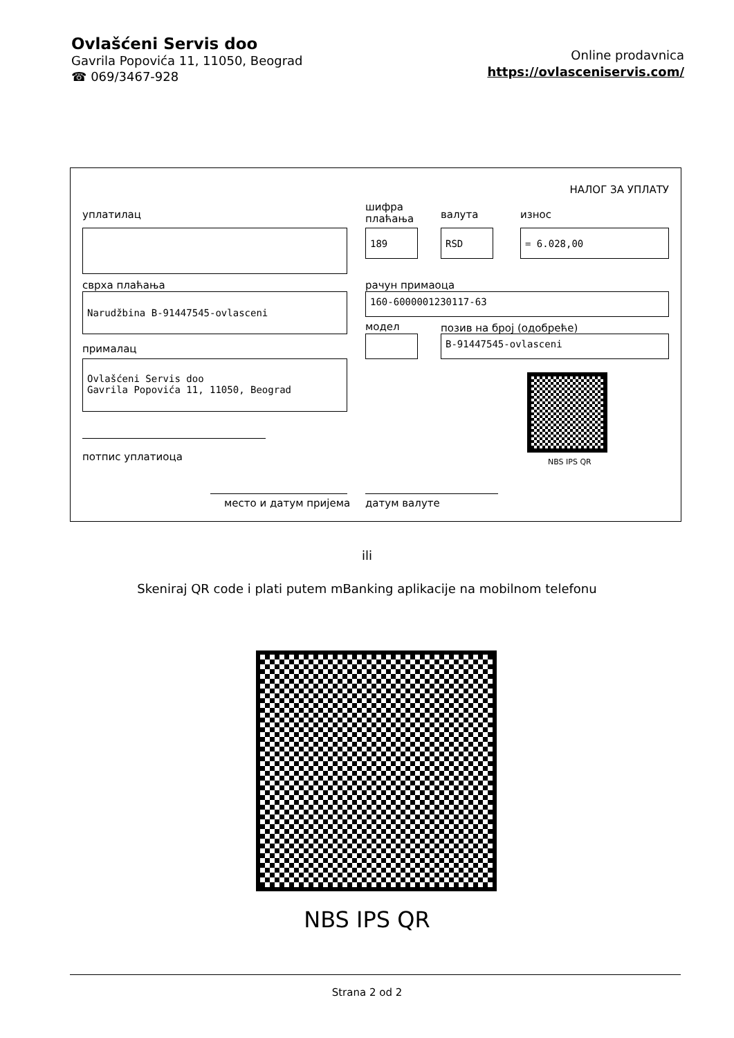Ovlašćeni Servis doo
Gavrila Popovića 11, 11050, Beograd
☎ 069/3467-928
Online prodavnica
https://ovlasceniservis.com/
НАЛОГ ЗА УПЛАТУ
уплатилац
шифра
плаћања
валута износ
189 RSD = 6.028,00
сврха плаћања рачун примаоца
Narudžbina B-91447545-ovlasceni 160-6000001230117-63
модел позив на број (одобреће)
B-91447545-ovlasceni
прималац
Ovlašćeni Servis doo
Gavrila Popovića 11, 11050, Beograd
NBS IPS QR
потпис уплатиоца
место и датум пријема датум валуте
ili
Skeniraj QR code i plati putem mBanking aplikacije na mobilnom telefonu
NBS IPS QR
Strana 2 od 2